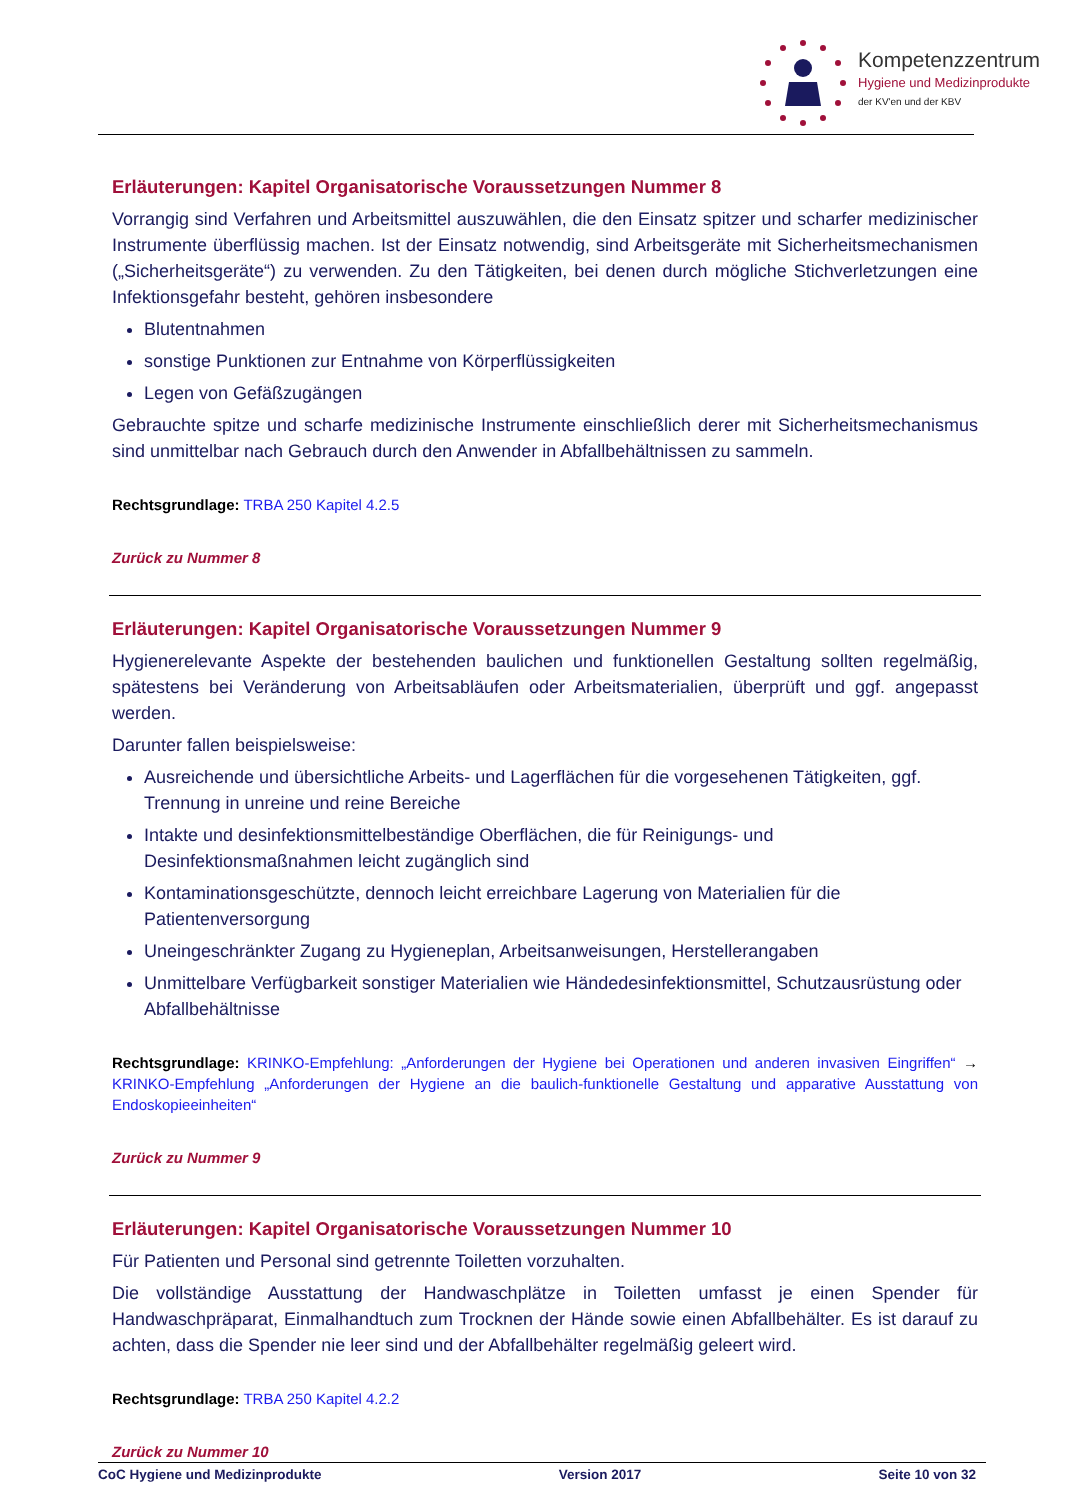Kompetenzzentrum
Hygiene und Medizinprodukte
der KV'en und der KBV
Erläuterungen: Kapitel Organisatorische Voraussetzungen Nummer 8
Vorrangig sind Verfahren und Arbeitsmittel auszuwählen, die den Einsatz spitzer und scharfer medizinischer Instrumente überflüssig machen. Ist der Einsatz notwendig, sind Arbeitsgeräte mit Sicherheitsmechanismen („Sicherheitsgeräte“) zu verwenden. Zu den Tätigkeiten, bei denen durch mögliche Stichverletzungen eine Infektionsgefahr besteht, gehören insbesondere
Blutentnahmen
sonstige Punktionen zur Entnahme von Körperflüssigkeiten
Legen von Gefäßzugängen
Gebrauchte spitze und scharfe medizinische Instrumente einschließlich derer mit Sicherheitsmechanismus sind unmittelbar nach Gebrauch durch den Anwender in Abfallbehältnissen zu sammeln.
Rechtsgrundlage: TRBA 250 Kapitel 4.2.5
Zurück zu Nummer 8
Erläuterungen: Kapitel Organisatorische Voraussetzungen Nummer 9
Hygienerelevante Aspekte der bestehenden baulichen und funktionellen Gestaltung sollten regelmäßig, spätestens bei Veränderung von Arbeitsabläufen oder Arbeitsmaterialien, überprüft und ggf. angepasst werden.
Darunter fallen beispielsweise:
Ausreichende und übersichtliche Arbeits- und Lagerflächen für die vorgesehenen Tätigkeiten, ggf. Trennung in unreine und reine Bereiche
Intakte und desinfektionsmittelbeständige Oberflächen, die für Reinigungs- und Desinfektionsmaßnahmen leicht zugänglich sind
Kontaminationsgeschützte, dennoch leicht erreichbare Lagerung von Materialien für die Patientenversorgung
Uneingeschränkter Zugang zu Hygieneplan, Arbeitsanweisungen, Herstellerangaben
Unmittelbare Verfügbarkeit sonstiger Materialien wie Händedesinfektionsmittel, Schutzausrüstung oder Abfallbehältnisse
Rechtsgrundlage: KRINKO-Empfehlung: „Anforderungen der Hygiene bei Operationen und anderen invasiven Eingriffen“ → KRINKO-Empfehlung „Anforderungen der Hygiene an die baulich-funktionelle Gestaltung und apparative Ausstattung von Endoskopieeinheiten“
Zurück zu Nummer 9
Erläuterungen: Kapitel Organisatorische Voraussetzungen Nummer 10
Für Patienten und Personal sind getrennte Toiletten vorzuhalten.
Die vollständige Ausstattung der Handwaschplätze in Toiletten umfasst je einen Spender für Handwaschpräparat, Einmalhandtuch zum Trocknen der Hände sowie einen Abfallbehälter. Es ist darauf zu achten, dass die Spender nie leer sind und der Abfallbehälter regelmäßig geleert wird.
Rechtsgrundlage: TRBA 250 Kapitel 4.2.2
Zurück zu Nummer 10
CoC Hygiene und Medizinprodukte Version 2017 Seite 10 von 32